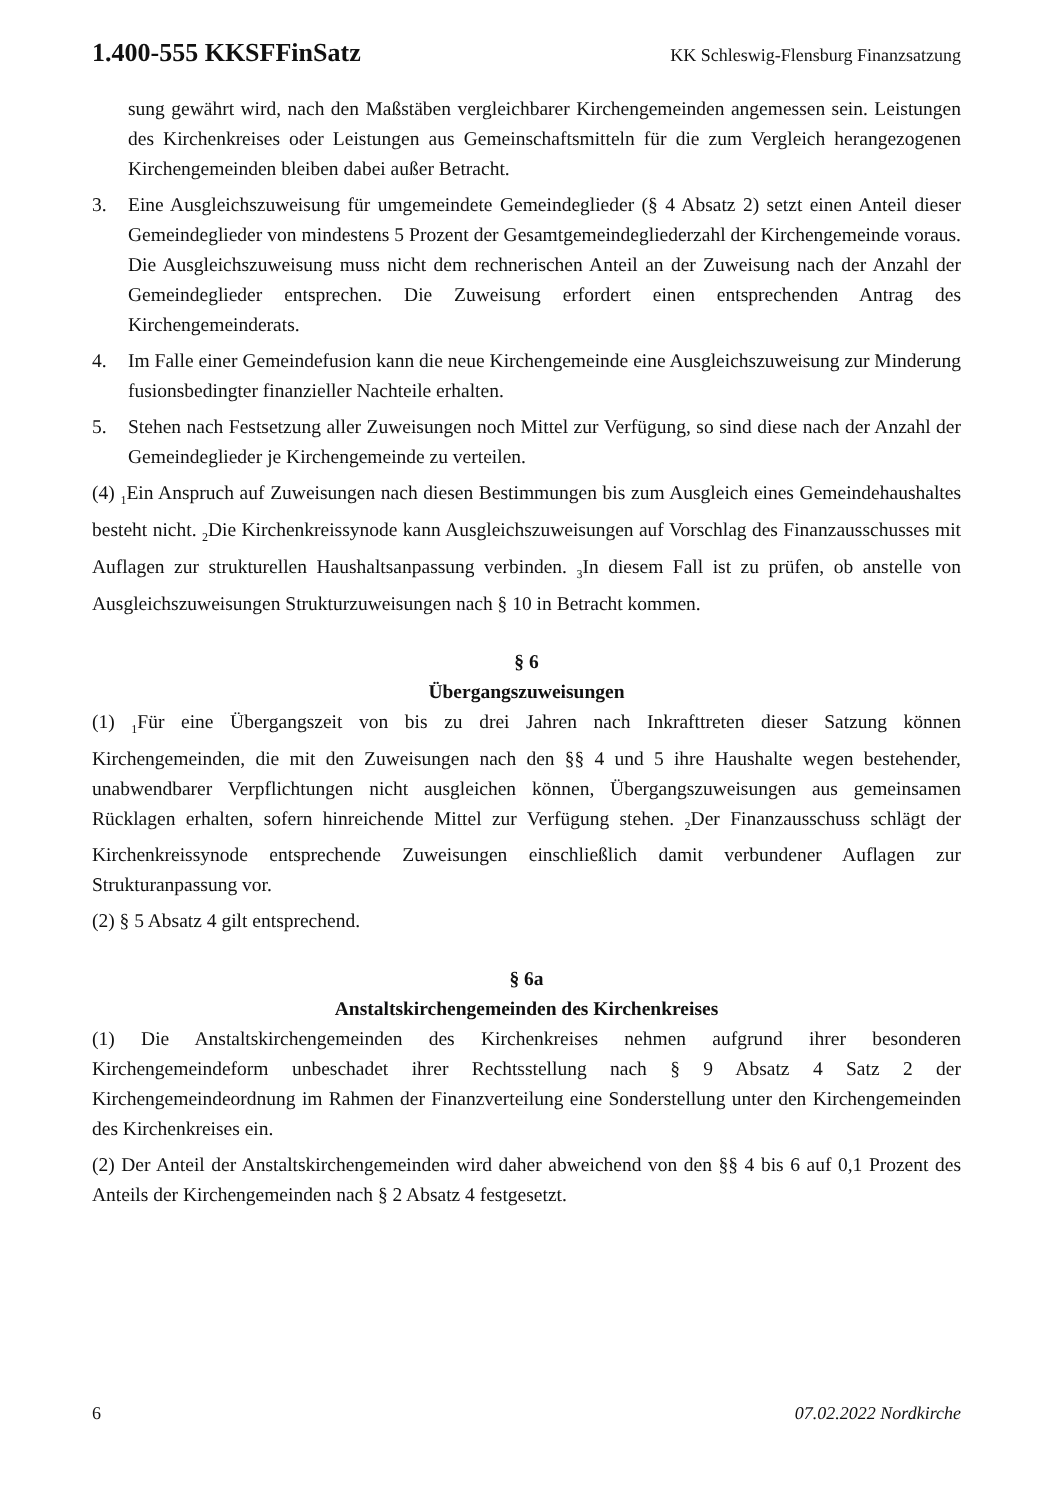1.400-555 KKSFFinSatz KK Schleswig-Flensburg Finanzsatzung
sung gewährt wird, nach den Maßstäben vergleichbarer Kirchengemeinden angemessen sein. Leistungen des Kirchenkreises oder Leistungen aus Gemeinschaftsmitteln für die zum Vergleich herangezogenen Kirchengemeinden bleiben dabei außer Betracht.
3. Eine Ausgleichszuweisung für umgemeindete Gemeindeglieder (§ 4 Absatz 2) setzt einen Anteil dieser Gemeindeglieder von mindestens 5 Prozent der Gesamtgemeindegliederzahl der Kirchengemeinde voraus. Die Ausgleichszuweisung muss nicht dem rechnerischen Anteil an der Zuweisung nach der Anzahl der Gemeindeglieder entsprechen. Die Zuweisung erfordert einen entsprechenden Antrag des Kirchengemeinderats.
4. Im Falle einer Gemeindefusion kann die neue Kirchengemeinde eine Ausgleichszuweisung zur Minderung fusionsbedingter finanzieller Nachteile erhalten.
5. Stehen nach Festsetzung aller Zuweisungen noch Mittel zur Verfügung, so sind diese nach der Anzahl der Gemeindeglieder je Kirchengemeinde zu verteilen.
(4) <sub>1</sub>Ein Anspruch auf Zuweisungen nach diesen Bestimmungen bis zum Ausgleich eines Gemeindehaushaltes besteht nicht. <sub>2</sub>Die Kirchenkreissynode kann Ausgleichszuweisungen auf Vorschlag des Finanzausschusses mit Auflagen zur strukturellen Haushaltsanpassung verbinden. <sub>3</sub>In diesem Fall ist zu prüfen, ob anstelle von Ausgleichszuweisungen Strukturzuweisungen nach § 10 in Betracht kommen.
§ 6
Übergangszuweisungen
(1) <sub>1</sub>Für eine Übergangszeit von bis zu drei Jahren nach Inkrafttreten dieser Satzung können Kirchengemeinden, die mit den Zuweisungen nach den §§ 4 und 5 ihre Haushalte wegen bestehender, unabwendbarer Verpflichtungen nicht ausgleichen können, Übergangszuweisungen aus gemeinsamen Rücklagen erhalten, sofern hinreichende Mittel zur Verfügung stehen. <sub>2</sub>Der Finanzausschuss schlägt der Kirchenkreissynode entsprechende Zuweisungen einschließlich damit verbundener Auflagen zur Strukturanpassung vor.
(2) § 5 Absatz 4 gilt entsprechend.
§ 6a
Anstaltskirchengemeinden des Kirchenkreises
(1) Die Anstaltskirchengemeinden des Kirchenkreises nehmen aufgrund ihrer besonderen Kirchengemeindeform unbeschadet ihrer Rechtsstellung nach § 9 Absatz 4 Satz 2 der Kirchengemeindeordnung im Rahmen der Finanzverteilung eine Sonderstellung unter den Kirchengemeinden des Kirchenkreises ein.
(2) Der Anteil der Anstaltskirchengemeinden wird daher abweichend von den §§ 4 bis 6 auf 0,1 Prozent des Anteils der Kirchengemeinden nach § 2 Absatz 4 festgesetzt.
6 07.02.2022 Nordkirche